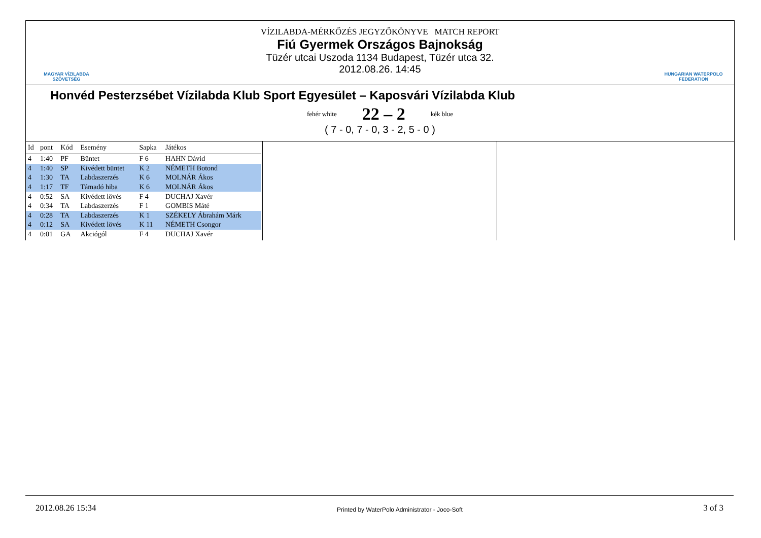MAGYAR VÍZILABDA
SZÖVETSÉG
VÍZILABDA-MÉRKŐZÉS JEGYZŐKÖNYVE MATCH REPORT
Fiú Gyermek Országos Bajnokság
Tüzér utcai Uszoda 1134 Budapest, Tüzér utca 32.
2012.08.26. 14:45
HUNGARIAN WATERPOLO
FEDERATION
Honvéd Pesterzsébet Vízilabda Klub Sport Egyesület – Kaposvári Vízilabda Klub
fehér white 22 – 2 kék blue
( 7 - 0, 7 - 0, 3 - 2, 5 - 0 )
| Id | pont | Kód | Esemény | Sapka | Játékos |
| --- | --- | --- | --- | --- | --- |
| 4 | 1:40 | PF | Büntet | F 6 | HAHN Dávid |
| 4 | 1:40 | SP | Kivédett büntet | K 2 | NÉMETH Botond |
| 4 | 1:30 | TA | Labdaszerzés | K 6 | MOLNÁR Ákos |
| 4 | 1:17 | TF | Támadó hiba | K 6 | MOLNÁR Ákos |
| 4 | 0:52 | SA | Kivédett lövés | F 4 | DUCHAJ Xavér |
| 4 | 0:34 | TA | Labdaszerzés | F 1 | GOMBIS Máté |
| 4 | 0:28 | TA | Labdaszerzés | K 1 | SZÉKELY Ábrahám Márk |
| 4 | 0:12 | SA | Kivédett lövés | K 11 | NÉMETH Csongor |
| 4 | 0:01 | GA | Akciógól | F 4 | DUCHAJ Xavér |
2012.08.26 15:34
Printed by WaterPolo Administrator - Joco-Soft
3 of 3